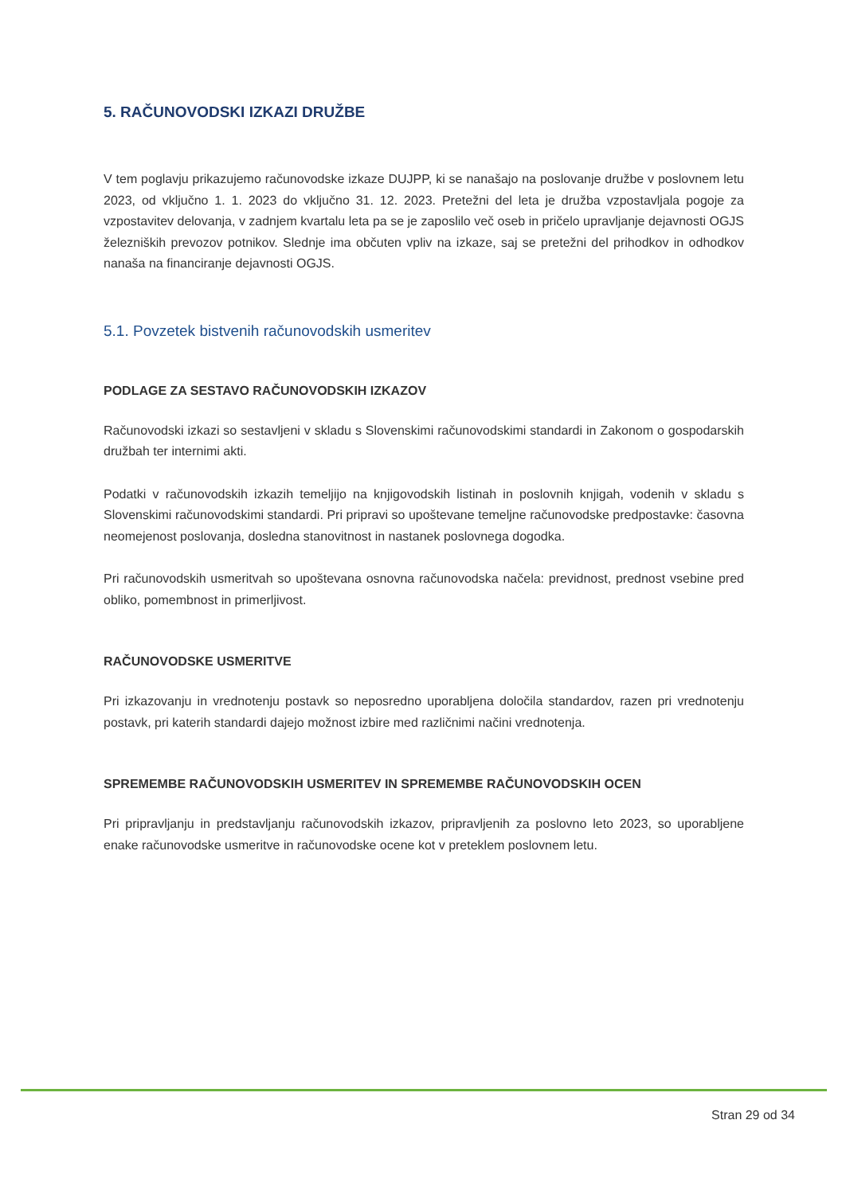5. RAČUNOVODSKI IZKAZI DRUŽBE
V tem poglavju prikazujemo računovodske izkaze DUJPP, ki se nanašajo na poslovanje družbe v poslovnem letu 2023, od vključno 1. 1. 2023 do vključno 31. 12. 2023. Pretežni del leta je družba vzpostavljala pogoje za vzpostavitev delovanja, v zadnjem kvartalu leta pa se je zaposlilo več oseb in pričelo upravljanje dejavnosti OGJS železniških prevozov potnikov. Slednje ima občuten vpliv na izkaze, saj se pretežni del prihodkov in odhodkov nanaša na financiranje dejavnosti OGJS.
5.1. Povzetek bistvenih računovodskih usmeritev
PODLAGE ZA SESTAVO RAČUNOVODSKIH IZKAZOV
Računovodski izkazi so sestavljeni v skladu s Slovenskimi računovodskimi standardi in Zakonom o gospodarskih družbah ter internimi akti.
Podatki v računovodskih izkazih temeljijo na knjigovodskih listinah in poslovnih knjigah, vodenih v skladu s Slovenskimi računovodskimi standardi. Pri pripravi so upoštevane temeljne računovodske predpostavke: časovna neomejenost poslovanja, dosledna stanovitnost in nastanek poslovnega dogodka.
Pri računovodskih usmeritvah so upoštevana osnovna računovodska načela: previdnost, prednost vsebine pred obliko, pomembnost in primerljivost.
RAČUNOVODSKE USMERITVE
Pri izkazovanju in vrednotenju postavk so neposredno uporabljena določila standardov, razen pri vrednotenju postavk, pri katerih standardi dajejo možnost izbire med različnimi načini vrednotenja.
SPREMEMBE RAČUNOVODSKIH USMERITEV IN SPREMEMBE RAČUNOVODSKIH OCEN
Pri pripravljanju in predstavljanju računovodskih izkazov, pripravljenih za poslovno leto 2023, so uporabljene enake računovodske usmeritve in računovodske ocene kot v preteklem poslovnem letu.
Stran 29 od 34